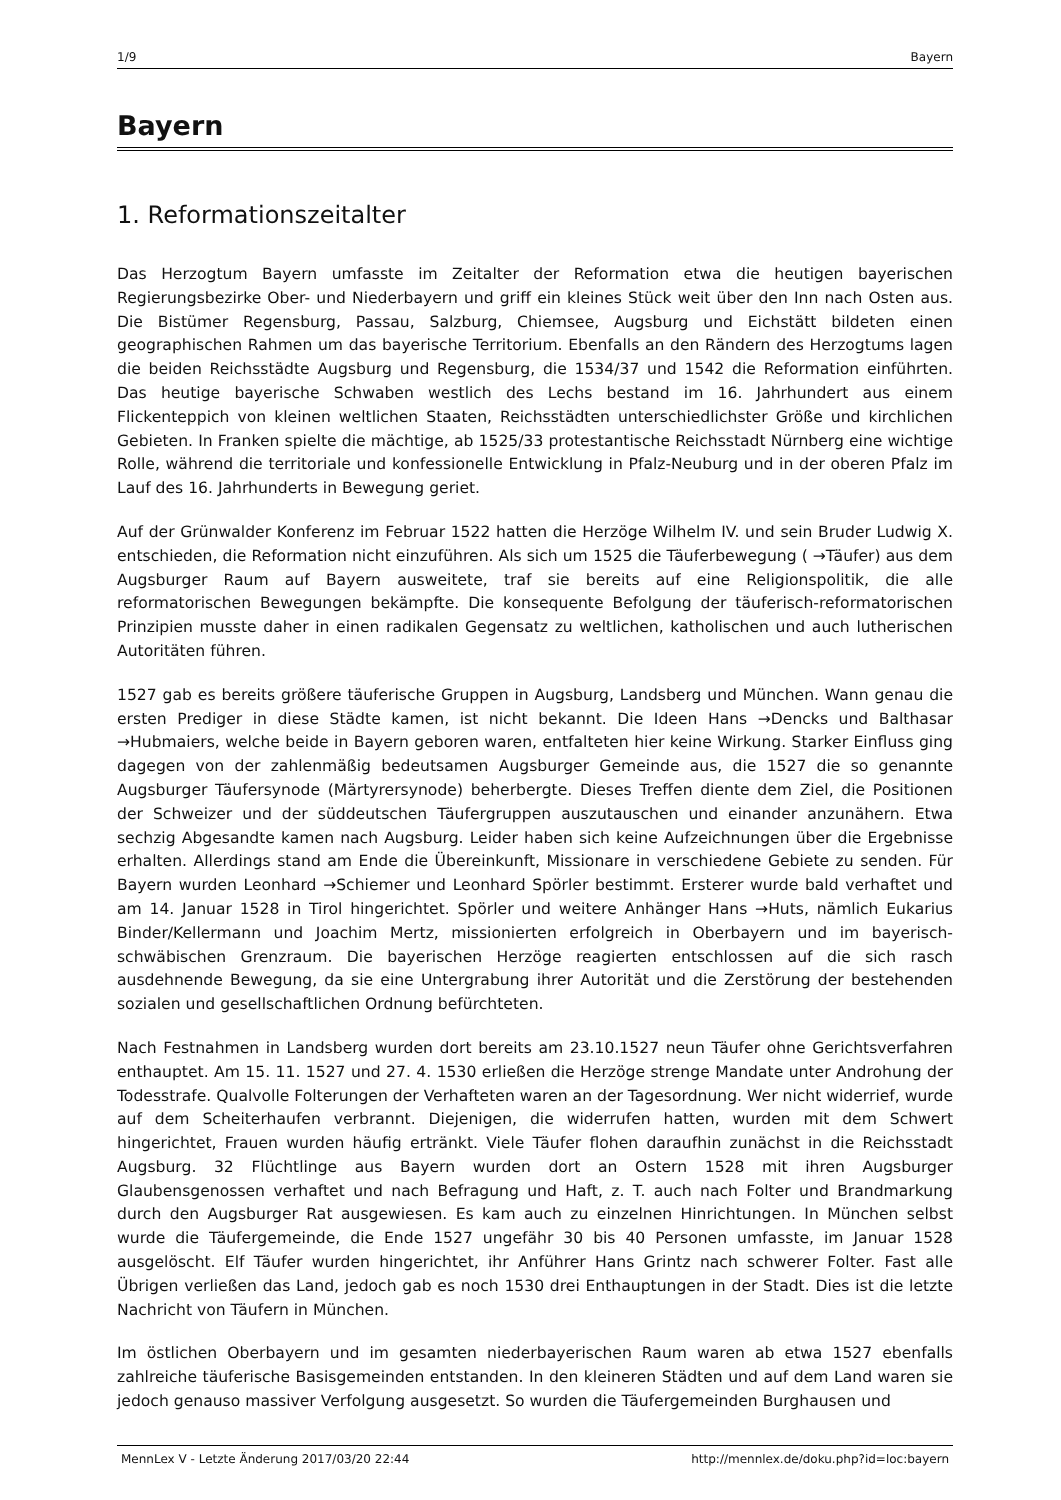1/9 Bayern
Bayern
1. Reformationszeitalter
Das Herzogtum Bayern umfasste im Zeitalter der Reformation etwa die heutigen bayerischen Regierungsbezirke Ober- und Niederbayern und griff ein kleines Stück weit über den Inn nach Osten aus. Die Bistümer Regensburg, Passau, Salzburg, Chiemsee, Augsburg und Eichstätt bildeten einen geographischen Rahmen um das bayerische Territorium. Ebenfalls an den Rändern des Herzogtums lagen die beiden Reichsstädte Augsburg und Regensburg, die 1534/37 und 1542 die Reformation einführten. Das heutige bayerische Schwaben westlich des Lechs bestand im 16. Jahrhundert aus einem Flickenteppich von kleinen weltlichen Staaten, Reichsstädten unterschiedlichster Größe und kirchlichen Gebieten. In Franken spielte die mächtige, ab 1525/33 protestantische Reichsstadt Nürnberg eine wichtige Rolle, während die territoriale und konfessionelle Entwicklung in Pfalz-Neuburg und in der oberen Pfalz im Lauf des 16. Jahrhunderts in Bewegung geriet.
Auf der Grünwalder Konferenz im Februar 1522 hatten die Herzöge Wilhelm IV. und sein Bruder Ludwig X. entschieden, die Reformation nicht einzuführen. Als sich um 1525 die Täuferbewegung ( →Täufer) aus dem Augsburger Raum auf Bayern ausweitete, traf sie bereits auf eine Religionspolitik, die alle reformatorischen Bewegungen bekämpfte. Die konsequente Befolgung der täuferisch-reformatorischen Prinzipien musste daher in einen radikalen Gegensatz zu weltlichen, katholischen und auch lutherischen Autoritäten führen.
1527 gab es bereits größere täuferische Gruppen in Augsburg, Landsberg und München. Wann genau die ersten Prediger in diese Städte kamen, ist nicht bekannt. Die Ideen Hans →Dencks und Balthasar →Hubmaiers, welche beide in Bayern geboren waren, entfalteten hier keine Wirkung. Starker Einfluss ging dagegen von der zahlenmäßig bedeutsamen Augsburger Gemeinde aus, die 1527 die so genannte Augsburger Täufersynode (Märtyrersynode) beherbergte. Dieses Treffen diente dem Ziel, die Positionen der Schweizer und der süddeutschen Täufergruppen auszutauschen und einander anzunähern. Etwa sechzig Abgesandte kamen nach Augsburg. Leider haben sich keine Aufzeichnungen über die Ergebnisse erhalten. Allerdings stand am Ende die Übereinkunft, Missionare in verschiedene Gebiete zu senden. Für Bayern wurden Leonhard →Schiemer und Leonhard Spörler bestimmt. Ersterer wurde bald verhaftet und am 14. Januar 1528 in Tirol hingerichtet. Spörler und weitere Anhänger Hans →Huts, nämlich Eukarius Binder/Kellermann und Joachim Mertz, missionierten erfolgreich in Oberbayern und im bayerisch-schwäbischen Grenzraum. Die bayerischen Herzöge reagierten entschlossen auf die sich rasch ausdehnende Bewegung, da sie eine Untergrabung ihrer Autorität und die Zerstörung der bestehenden sozialen und gesellschaftlichen Ordnung befürchteten.
Nach Festnahmen in Landsberg wurden dort bereits am 23.10.1527 neun Täufer ohne Gerichtsverfahren enthauptet. Am 15. 11. 1527 und 27. 4. 1530 erließen die Herzöge strenge Mandate unter Androhung der Todesstrafe. Qualvolle Folterungen der Verhafteten waren an der Tagesordnung. Wer nicht widerrief, wurde auf dem Scheiterhaufen verbrannt. Diejenigen, die widerrufen hatten, wurden mit dem Schwert hingerichtet, Frauen wurden häufig ertränkt. Viele Täufer flohen daraufhin zunächst in die Reichsstadt Augsburg. 32 Flüchtlinge aus Bayern wurden dort an Ostern 1528 mit ihren Augsburger Glaubensgenossen verhaftet und nach Befragung und Haft, z. T. auch nach Folter und Brandmarkung durch den Augsburger Rat ausgewiesen. Es kam auch zu einzelnen Hinrichtungen. In München selbst wurde die Täufergemeinde, die Ende 1527 ungefähr 30 bis 40 Personen umfasste, im Januar 1528 ausgelöscht. Elf Täufer wurden hingerichtet, ihr Anführer Hans Grintz nach schwerer Folter. Fast alle Übrigen verließen das Land, jedoch gab es noch 1530 drei Enthauptungen in der Stadt. Dies ist die letzte Nachricht von Täufern in München.
Im östlichen Oberbayern und im gesamten niederbayerischen Raum waren ab etwa 1527 ebenfalls zahlreiche täuferische Basisgemeinden entstanden. In den kleineren Städten und auf dem Land waren sie jedoch genauso massiver Verfolgung ausgesetzt. So wurden die Täufergemeinden Burghausen und
MennLex V - Letzte Änderung 2017/03/20 22:44 http://mennlex.de/doku.php?id=loc:bayern